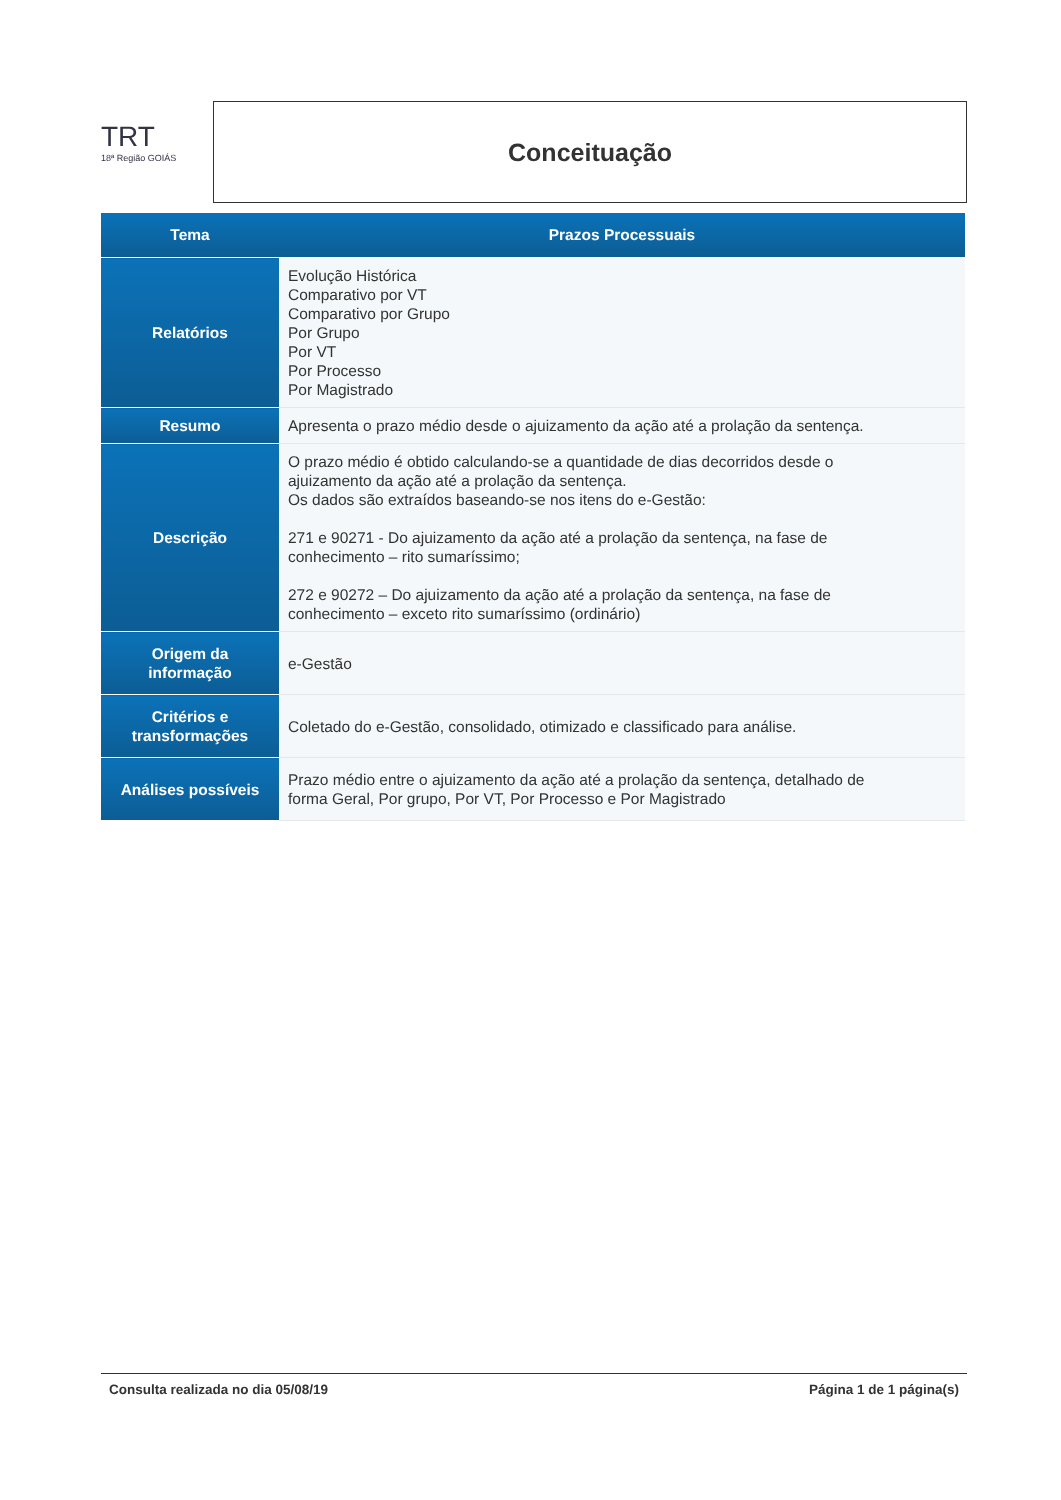TRT
18ª Região GOIÁS
Conceituação
| Tema | Prazos Processuais |
| --- | --- |
| Relatórios | Evolução Histórica Comparativo por VT Comparativo por Grupo Por Grupo Por VT Por Processo Por Magistrado |
| Resumo | Apresenta o prazo médio desde o ajuizamento da ação até a prolação da sentença. |
| Descrição | O prazo médio é obtido calculando-se a quantidade de dias decorridos desde o ajuizamento da ação até a prolação da sentença. Os dados são extraídos baseando-se nos itens do e-Gestão: 271 e 90271 - Do ajuizamento da ação até a prolação da sentença, na fase de conhecimento – rito sumaríssimo; 272 e 90272 – Do ajuizamento da ação até a prolação da sentença, na fase de conhecimento – exceto rito sumaríssimo (ordinário) |
| Origem da informação | e-Gestão |
| Critérios e transformações | Coletado do e-Gestão, consolidado, otimizado e classificado para análise. |
| Análises possíveis | Prazo médio entre o ajuizamento da ação até a prolação da sentença, detalhado de forma Geral, Por grupo, Por VT, Por Processo e Por Magistrado |
Consulta realizada no dia 05/08/19 Página 1 de 1 página(s)